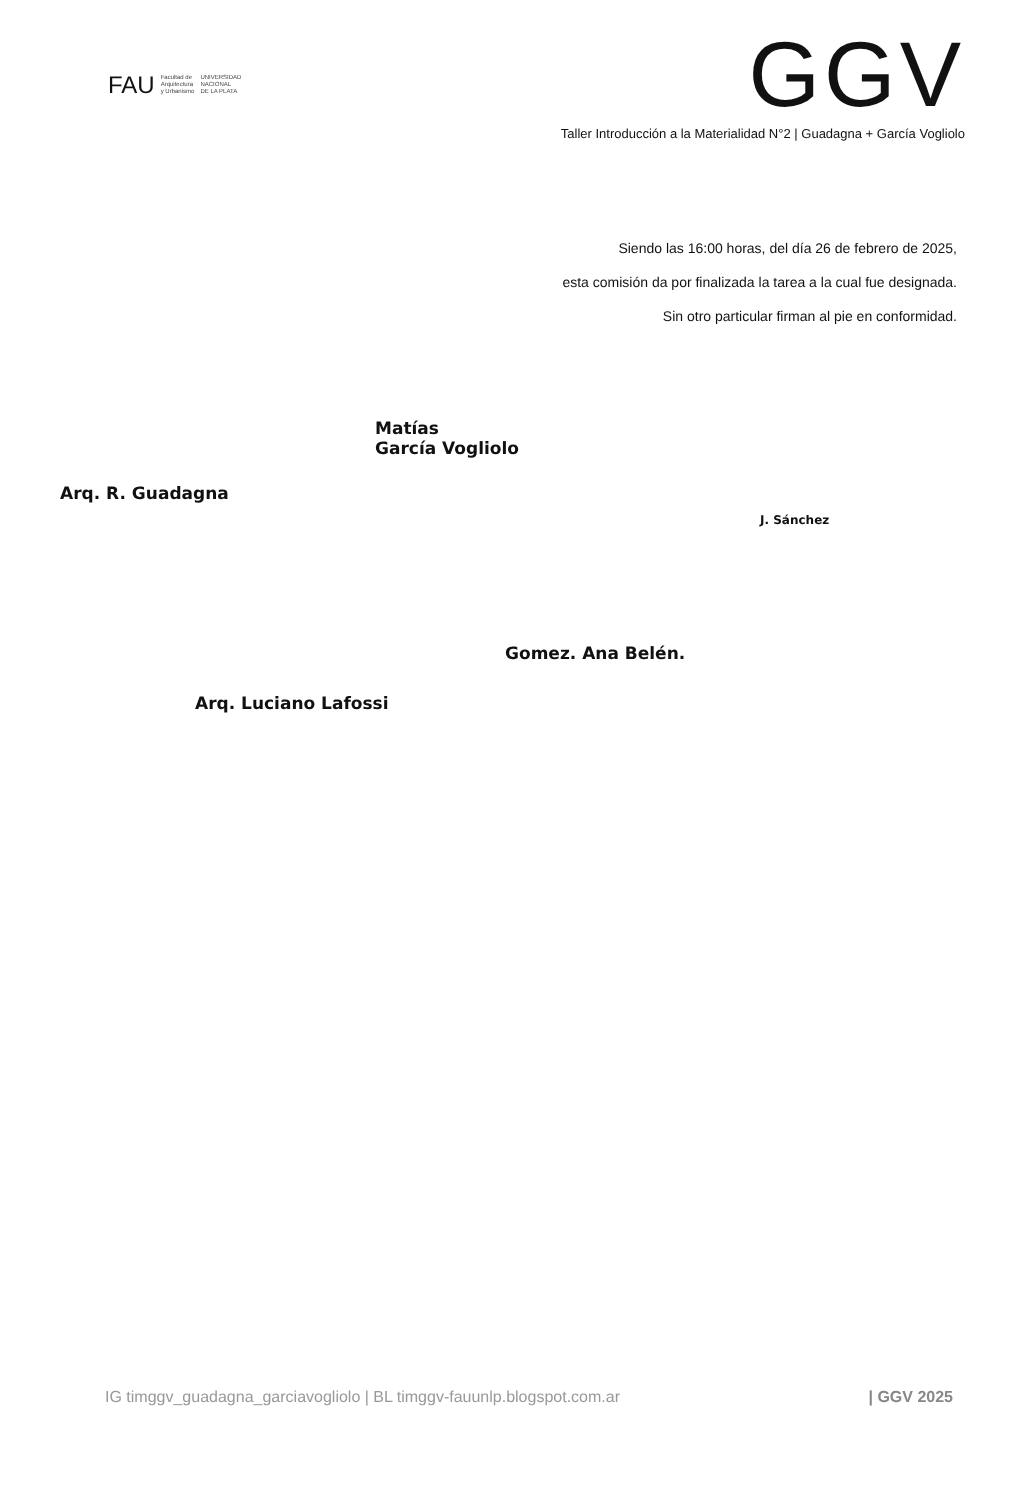FAU Facultad de
Arquitectura
y Urbanismo UNIVERSIDAD
NACIONAL
DE LA PLATA
GGV
Taller Introducción a la Materialidad N°2 | Guadagna + García Vogliolo
Siendo las 16:00 horas, del día 26 de febrero de 2025,
esta comisión da por finalizada la tarea a la cual fue designada.
Sin otro particular firman al pie en conformidad.
Arq. R. Guadagna
Matías
García Vogliolo
J. Sánchez
Arq. Luciano Lafossi
Gomez. Ana Belén.
IG timggv_guadagna_garciavogliolo | BL timggv-fauunlp.blogspot.com.ar | GGV 2025